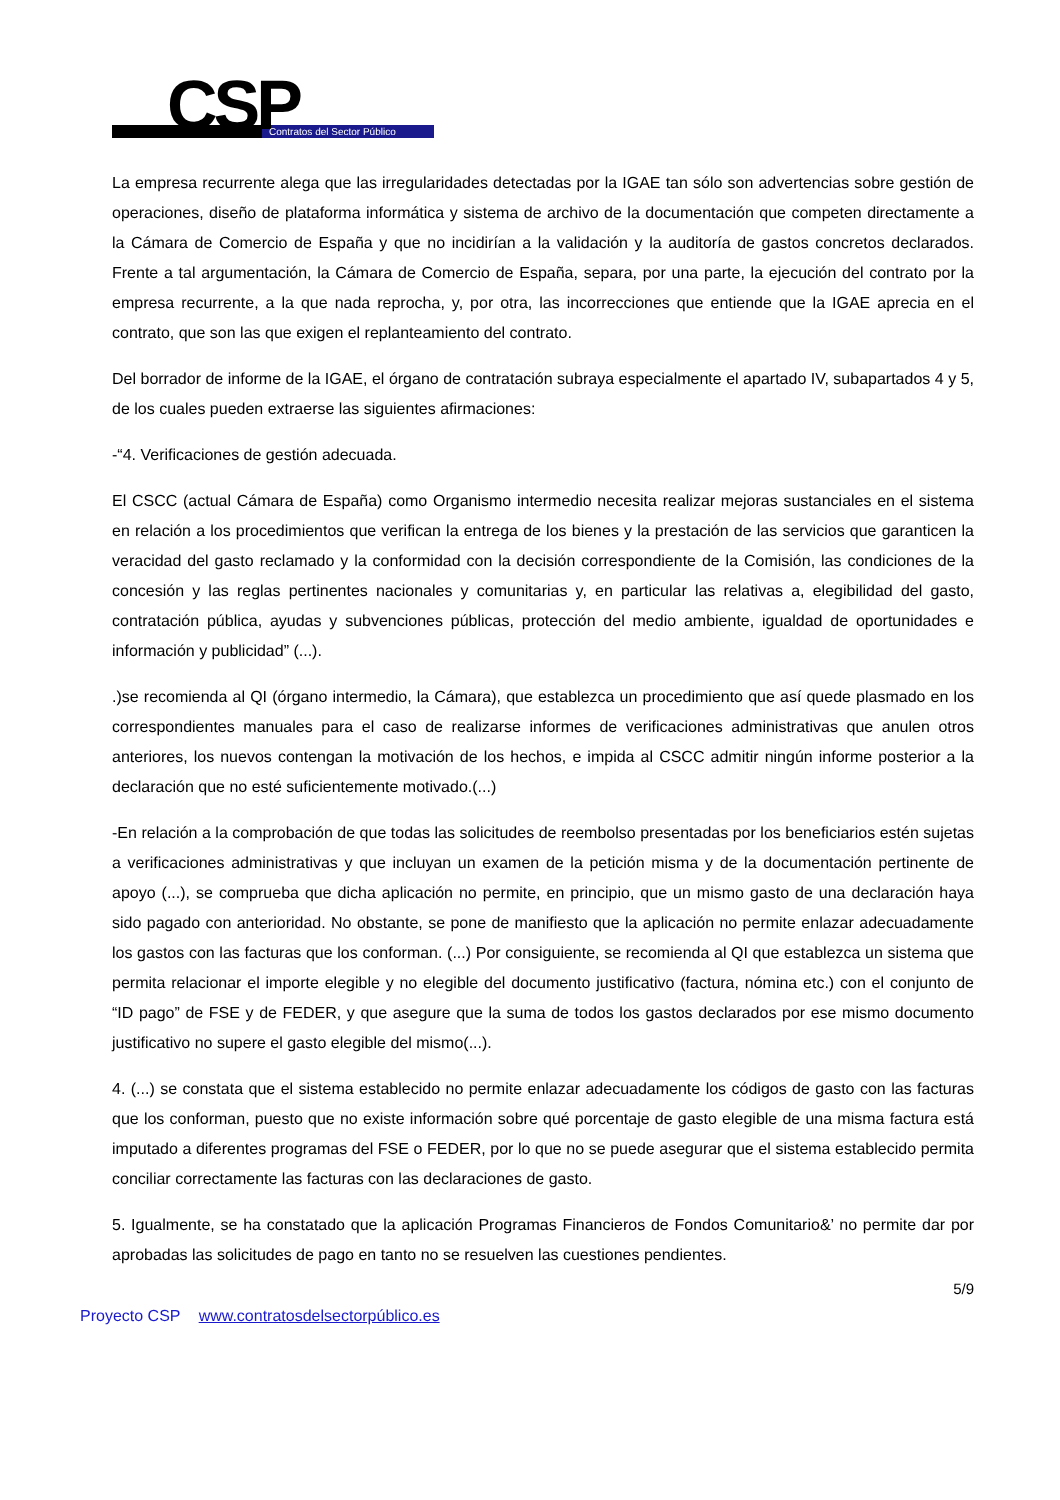CSP Contratos del Sector Público
La empresa recurrente alega que las irregularidades detectadas por la IGAE tan sólo son advertencias sobre gestión de operaciones, diseño de plataforma informática y sistema de archivo de la documentación que competen directamente a la Cámara de Comercio de España y que no incidirían a la validación y la auditoría de gastos concretos declarados. Frente a tal argumentación, la Cámara de Comercio de España, separa, por una parte, la ejecución del contrato por la empresa recurrente, a la que nada reprocha, y, por otra, las incorrecciones que entiende que la IGAE aprecia en el contrato, que son las que exigen el replanteamiento del contrato.
Del borrador de informe de la IGAE, el órgano de contratación subraya especialmente el apartado IV, subapartados 4 y 5, de los cuales pueden extraerse las siguientes afirmaciones:
-“4. Verificaciones de gestión adecuada.
El CSCC (actual Cámara de España) como Organismo intermedio necesita realizar mejoras sustanciales en el sistema en relación a los procedimientos que verifican la entrega de los bienes y la prestación de las servicios que garanticen la veracidad del gasto reclamado y la conformidad con la decisión correspondiente de la Comisión, las condiciones de la concesión y las reglas pertinentes nacionales y comunitarias y, en particular las relativas a, elegibilidad del gasto, contratación pública, ayudas y subvenciones públicas, protección del medio ambiente, igualdad de oportunidades e información y publicidad” (...).
.)se recomienda al QI (órgano intermedio, la Cámara), que establezca un procedimiento que así quede plasmado en los correspondientes manuales para el caso de realizarse informes de verificaciones administrativas que anulen otros anteriores, los nuevos contengan la motivación de los hechos, e impida al CSCC admitir ningún informe posterior a la declaración que no esté suficientemente motivado.(...)
-En relación a la comprobación de que todas las solicitudes de reembolso presentadas por los beneficiarios estén sujetas a verificaciones administrativas y que incluyan un examen de la petición misma y de la documentación pertinente de apoyo (...), se comprueba que dicha aplicación no permite, en principio, que un mismo gasto de una declaración haya sido pagado con anterioridad. No obstante, se pone de manifiesto que la aplicación no permite enlazar adecuadamente los gastos con las facturas que los conforman. (...) Por consiguiente, se recomienda al QI que establezca un sistema que permita relacionar el importe elegible y no elegible del documento justificativo (factura, nómina etc.) con el conjunto de “ID pago” de FSE y de FEDER, y que asegure que la suma de todos los gastos declarados por ese mismo documento justificativo no supere el gasto elegible del mismo(...).
4. (...) se constata que el sistema establecido no permite enlazar adecuadamente los códigos de gasto con las facturas que los conforman, puesto que no existe información sobre qué porcentaje de gasto elegible de una misma factura está imputado a diferentes programas del FSE o FEDER, por lo que no se puede asegurar que el sistema establecido permita conciliar correctamente las facturas con las declaraciones de gasto.
5. Igualmente, se ha constatado que la aplicación Programas Financieros de Fondos Comunitario&’ no permite dar por aprobadas las solicitudes de pago en tanto no se resuelven las cuestiones pendientes.
5/9
Proyecto CSP www.contratosdelsectorpúblico.es